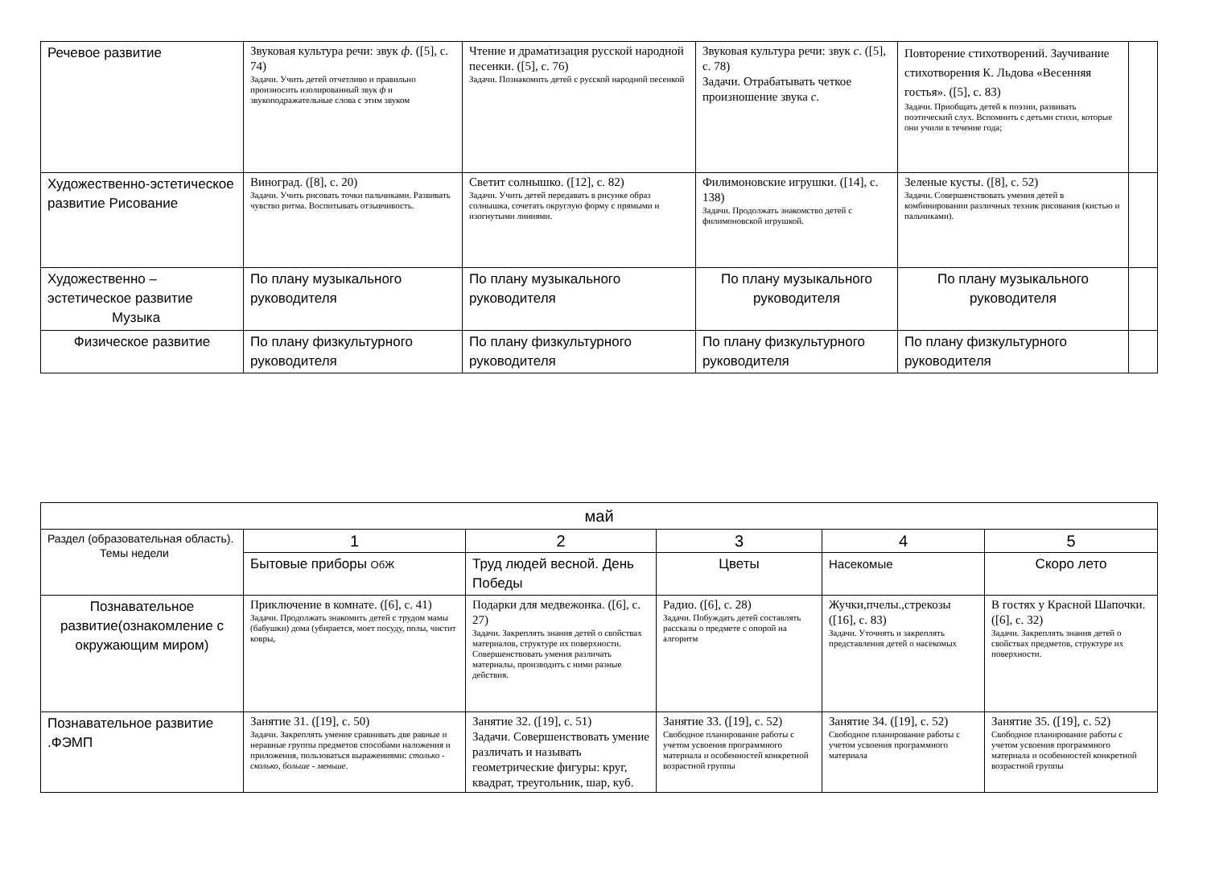| Речевое развитие | Звуковая культура речи: звук ф . ([5], с. 74) Задачи. Учить детей отчетливо и правильно произносить изолированный звук ф и звукоподражательные слова с этим звуком | Чтение и драматизация русской народной песенки. ([5], с. 76) Задачи. Познакомить детей с русской народной песенкой | Звуковая культура речи: звук с . ([5], с. 78) Задачи. Отрабатывать четкое произношение звука с . | Повторение стихотворений. Заучивание стихотворения К. Льдова «Весенняя гостья». ([5], с. 83) Задачи. Приобщать детей к поэзии, развивать поэтический слух. Вспомнить с детьми стихи, которые они учили в течение года; | |
| Художественно-эстетическое развитие Рисование | Виноград. ([8], с. 20) Задачи. Учить рисовать точки пальчиками. Развивать чувство ритма. Воспитывать отзывчивость. | Светит солнышко. ([12], с. 82) Задачи. Учить детей передавать в рисунке образ солнышка, сочетать округлую форму с прямыми и изогнутыми линиями. | Филимоновские игрушки. ([14], с. 138) Задачи. Продолжать знакомство детей с филимоновской игрушкой. | Зеленые кусты. ([8], с. 52) Задачи. Совершенствовать умения детей в комбинировании различных техник рисования (кистью и пальчиками). | |
| Художественно – эстетическое развитие Музыка | По плану музыкального руководителя | По плану музыкального руководителя | По плану музыкального руководителя | По плану музыкального руководителя | |
| Физическое развитие | По плану физкультурного руководителя | По плану физкультурного руководителя | По плану физкультурного руководителя | По плану физкультурного руководителя | |
| май | | | | | |
| --- | --- | --- | --- | --- | --- |
| Раздел (образовательная область). Темы недели | 1 | 2 | 3 | 4 | 5 |
| | Бытовые приборы ОбЖ | Труд людей весной. День Победы | Цветы | Насекомые | Скоро лето |
| Познавательное развитие(ознакомление с окружающим миром) | Приключение в комнате. ([6], с. 41) Задачи. Продолжать знакомить детей с трудом мамы (бабушки) дома (убирается, моет посуду, полы, чистит ковры, | Подарки для медвежонка. ([6], с. 27) Задачи. Закреплять знания детей о свойствах материалов, структуре их поверхности. Совершенствовать умения различать материалы, производить с ними разные действия. | Радио. ([6], с. 28) Задачи. Побуждать детей составлять рассказы о предмете с опорой на алгоритм | Жучки,пчелы.,стрекозы ([16], с. 83) Задачи. Уточнять и закреплять представления детей о насекомых | В гостях у Красной Шапочки. ([6], с. 32) Задачи. Закреплять знания детей о свойствах предметов, структуре их поверхности. |
| Познавательное развитие .ФЭМП | Занятие 31. ([19], с. 50) Задачи. Закреплять умение сравнивать две равные и неравные группы предметов способами наложения и приложения, пользоваться выражениями: столько - сколько, больше - меньше . | Занятие 32. ([19], с. 51) Задачи. Совершенствовать умение различать и называть геометрические фигуры: круг, квадрат, треугольник, шар, куб. | Занятие 33. ([19], с. 52) Свободное планирование работы с учетом усвоения программного материала и особенностей конкретной возрастной группы | Занятие 34. ([19], с. 52) Свободное планирование работы с учетом усвоения программного материала | Занятие 35. ([19], с. 52) Свободное планирование работы с учетом усвоения программного материала и особенностей конкретной возрастной группы |